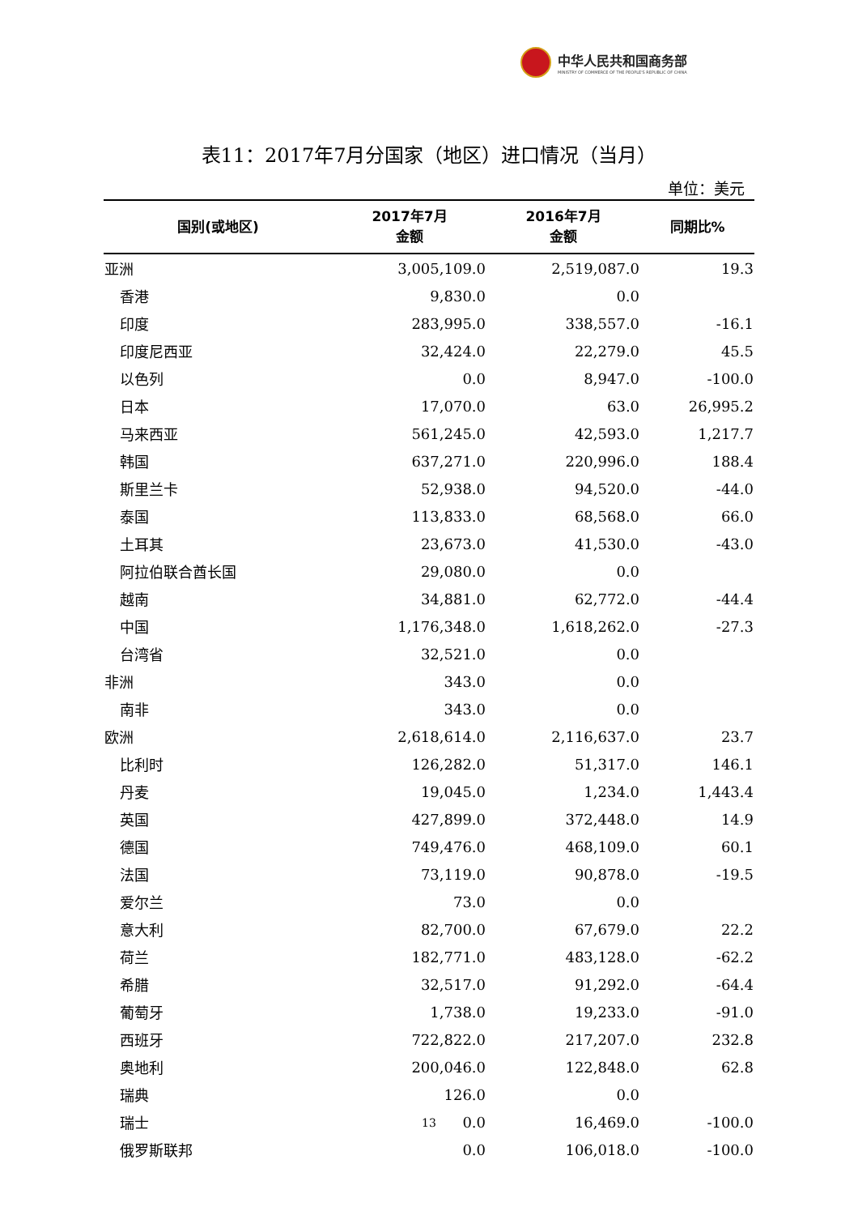中华人民共和国商务部
MINISTRY OF COMMERCE OF THE PEOPLE'S REPUBLIC OF CHINA
表11：2017年7月分国家（地区）进口情况（当月）
单位：美元
| 国别(或地区) | 2017年7月 金额 | 2016年7月 金额 | 同期比% |
| --- | --- | --- | --- |
| 亚洲 | 3,005,109.0 | 2,519,087.0 | 19.3 |
| 香港 | 9,830.0 | 0.0 | |
| 印度 | 283,995.0 | 338,557.0 | -16.1 |
| 印度尼西亚 | 32,424.0 | 22,279.0 | 45.5 |
| 以色列 | 0.0 | 8,947.0 | -100.0 |
| 日本 | 17,070.0 | 63.0 | 26,995.2 |
| 马来西亚 | 561,245.0 | 42,593.0 | 1,217.7 |
| 韩国 | 637,271.0 | 220,996.0 | 188.4 |
| 斯里兰卡 | 52,938.0 | 94,520.0 | -44.0 |
| 泰国 | 113,833.0 | 68,568.0 | 66.0 |
| 土耳其 | 23,673.0 | 41,530.0 | -43.0 |
| 阿拉伯联合酋长国 | 29,080.0 | 0.0 | |
| 越南 | 34,881.0 | 62,772.0 | -44.4 |
| 中国 | 1,176,348.0 | 1,618,262.0 | -27.3 |
| 台湾省 | 32,521.0 | 0.0 | |
| 非洲 | 343.0 | 0.0 | |
| 南非 | 343.0 | 0.0 | |
| 欧洲 | 2,618,614.0 | 2,116,637.0 | 23.7 |
| 比利时 | 126,282.0 | 51,317.0 | 146.1 |
| 丹麦 | 19,045.0 | 1,234.0 | 1,443.4 |
| 英国 | 427,899.0 | 372,448.0 | 14.9 |
| 德国 | 749,476.0 | 468,109.0 | 60.1 |
| 法国 | 73,119.0 | 90,878.0 | -19.5 |
| 爱尔兰 | 73.0 | 0.0 | |
| 意大利 | 82,700.0 | 67,679.0 | 22.2 |
| 荷兰 | 182,771.0 | 483,128.0 | -62.2 |
| 希腊 | 32,517.0 | 91,292.0 | -64.4 |
| 葡萄牙 | 1,738.0 | 19,233.0 | -91.0 |
| 西班牙 | 722,822.0 | 217,207.0 | 232.8 |
| 奥地利 | 200,046.0 | 122,848.0 | 62.8 |
| 瑞典 | 126.0 | 0.0 | |
| 瑞士 | 0.0 | 16,469.0 | -100.0 |
| 俄罗斯联邦 | 0.0 | 106,018.0 | -100.0 |
13